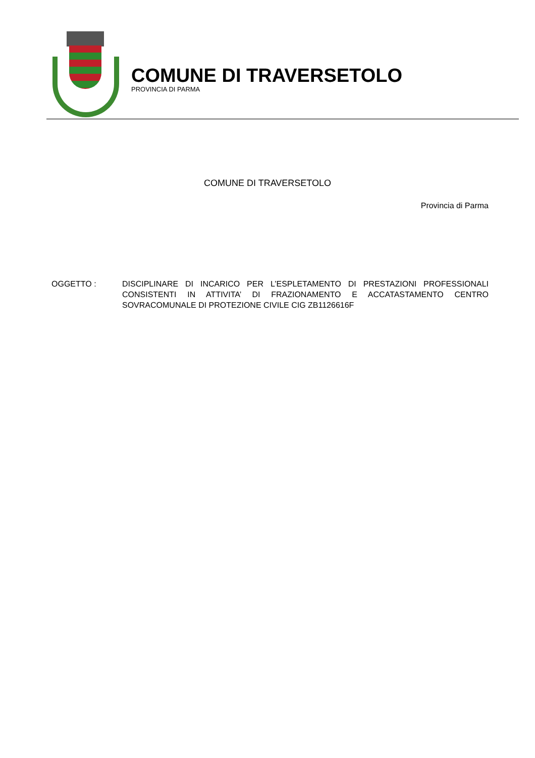COMUNE DI TRAVERSETOLO
PROVINCIA DI PARMA
COMUNE DI TRAVERSETOLO
Provincia di Parma
OGGETTO : DISCIPLINARE DI INCARICO PER L’ESPLETAMENTO DI PRESTAZIONI PROFESSIONALI CONSISTENTI IN ATTIVITA’ DI FRAZIONAMENTO E ACCATASTAMENTO CENTRO SOVRACOMUNALE DI PROTEZIONE CIVILE CIG ZB1126616F